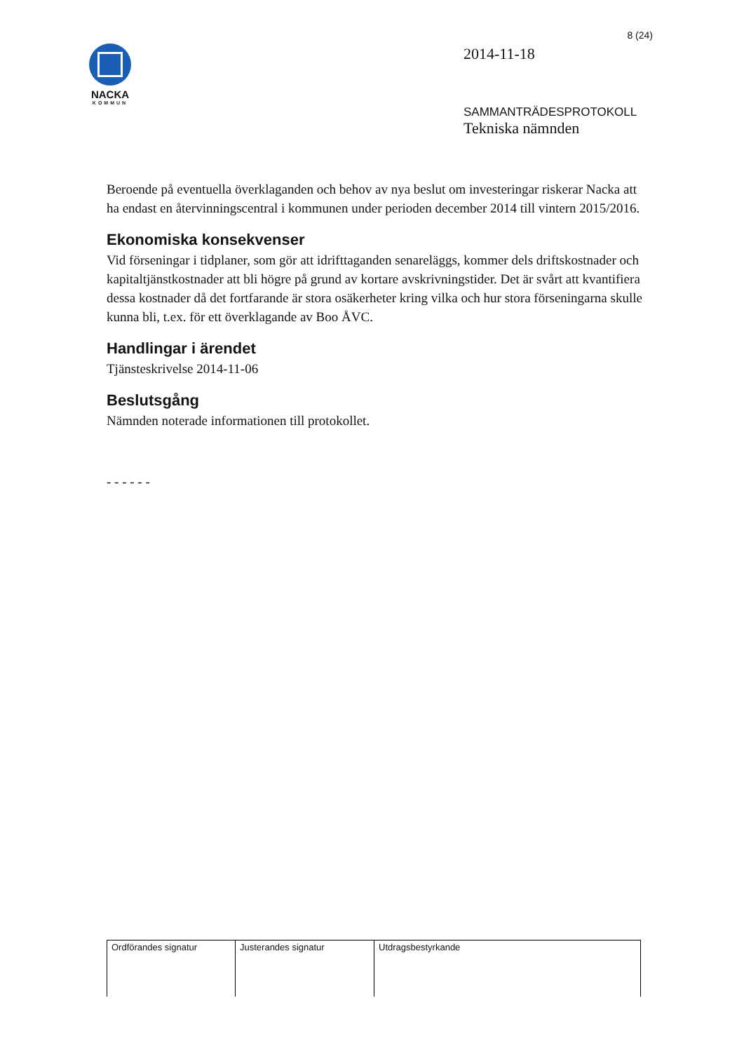NACKA
KOMMUN
8 (24)
2014-11-18
SAMMANTRÄDESPROTOKOLL
Tekniska nämnden
Beroende på eventuella överklaganden och behov av nya beslut om investeringar riskerar Nacka att ha endast en återvinningscentral i kommunen under perioden december 2014 till vintern 2015/2016.
Ekonomiska konsekvenser
Vid förseningar i tidplaner, som gör att idrifttaganden senareläggs, kommer dels driftskostnader och kapitaltjänstkostnader att bli högre på grund av kortare avskrivningstider. Det är svårt att kvantifiera dessa kostnader då det fortfarande är stora osäkerheter kring vilka och hur stora förseningarna skulle kunna bli, t.ex. för ett överklagande av Boo ÅVC.
Handlingar i ärendet
Tjänsteskrivelse 2014-11-06
Beslutsgång
Nämnden noterade informationen till protokollet.
- - - - - -
| Ordförandes signatur | Justerandes signatur | Utdragsbestyrkande |